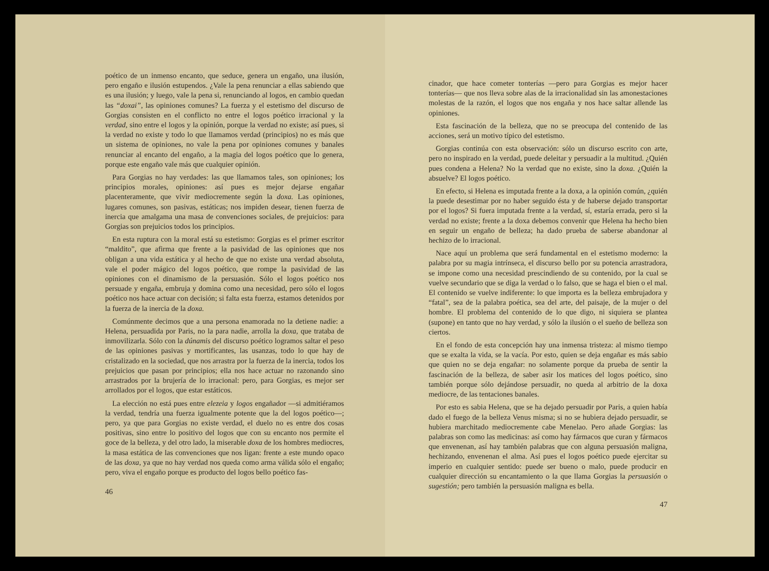poético de un inmenso encanto, que seduce, genera un engaño, una ilusión, pero engaño e ilusión estupendos. ¿Vale la pena renunciar a ellas sabiendo que es una ilusión; y luego, vale la pena si, renunciando al logos, en cambio quedan las “doxai”, las opiniones comunes? La fuerza y el estetismo del discurso de Gorgias consisten en el conflicto no entre el logos poético irracional y la verdad, sino entre el logos y la opinión, porque la verdad no existe; así pues, si la verdad no existe y todo lo que llamamos verdad (principios) no es más que un sistema de opiniones, no vale la pena por opiniones comunes y banales renunciar al encanto del engaño, a la magia del logos poético que lo genera, porque este engaño vale más que cualquier opinión.
Para Gorgias no hay verdades: las que llamamos tales, son opiniones; los principios morales, opiniones: así pues es mejor dejarse engañar placenteramente, que vivir mediocremente según la doxa. Las opiniones, lugares comunes, son pasivas, estáticas; nos impiden desear, tienen fuerza de inercia que amalgama una masa de convenciones sociales, de prejuicios: para Gorgias son prejuicios todos los principios.
En esta ruptura con la moral está su estetismo: Gorgias es el primer escritor “maldito”, que afirma que frente a la pasividad de las opiniones que nos obligan a una vida estática y al hecho de que no existe una verdad absoluta, vale el poder mágico del logos poético, que rompe la pasividad de las opiniones con el dinamismo de la persuasión. Sólo el logos poético nos persuade y engaña, embruja y domina como una necesidad, pero sólo el logos poético nos hace actuar con decisión; si falta esta fuerza, estamos detenidos por la fuerza de la inercia de la doxa.
Comúnmente decimos que a una persona enamorada no la detiene nadie: a Helena, persuadida por Paris, no la para nadie, arrolla la doxa, que trataba de inmovilizarla. Sólo con la dúnamis del discurso poético logramos saltar el peso de las opiniones pasivas y mortificantes, las usanzas, todo lo que hay de cristalizado en la sociedad, que nos arrastra por la fuerza de la inercia, todos los prejuicios que pasan por principios; ella nos hace actuar no razonando sino arrastrados por la brujería de lo irracional: pero, para Gorgias, es mejor ser arrollados por el logos, que estar estáticos.
La elección no está pues entre elezeia y logos engañador —si admitiéramos la verdad, tendría una fuerza igualmente potente que la del logos poético—; pero, ya que para Gorgias no existe verdad, el duelo no es entre dos cosas positivas, sino entre lo positivo del logos que con su encanto nos permite el goce de la belleza, y del otro lado, la miserable doxa de los hombres mediocres, la masa estática de las convenciones que nos ligan: frente a este mundo opaco de las doxa, ya que no hay verdad nos queda como arma válida sólo el engaño; pero, viva el engaño porque es producto del logos bello poético fas-
46
cinador, que hace cometer tonterías —pero para Gorgias es mejor hacer tonterías— que nos lleva sobre alas de la irracionalidad sin las amonestaciones molestas de la razón, el logos que nos engaña y nos hace saltar allende las opiniones.
Esta fascinación de la belleza, que no se preocupa del contenido de las acciones, será un motivo típico del estetismo.
Gorgias continúa con esta observación: sólo un discurso escrito con arte, pero no inspirado en la verdad, puede deleitar y persuadir a la multitud. ¿Quién pues condena a Helena? No la verdad que no existe, sino la doxa. ¿Quién la absuelve? El logos poético.
En efecto, si Helena es imputada frente a la doxa, a la opinión común, ¿quién la puede desestimar por no haber seguido ésta y de haberse dejado transportar por el logos? Si fuera imputada frente a la verdad, sí, estaría errada, pero si la verdad no existe; frente a la doxa debemos convenir que Helena ha hecho bien en seguir un engaño de belleza; ha dado prueba de saberse abandonar al hechizo de lo irracional.
Nace aquí un problema que será fundamental en el estetismo moderno: la palabra por su magia intrínseca, el discurso bello por su potencia arrastradora, se impone como una necesidad prescindiendo de su contenido, por la cual se vuelve secundario que se diga la verdad o lo falso, que se haga el bien o el mal. El contenido se vuelve indiferente: lo que importa es la belleza embrujadora y “fatal”, sea de la palabra poética, sea del arte, del paisaje, de la mujer o del hombre. El problema del contenido de lo que digo, ni siquiera se plantea (supone) en tanto que no hay verdad, y sólo la ilusión o el sueño de belleza son ciertos.
En el fondo de esta concepción hay una inmensa tristeza: al mismo tiempo que se exalta la vida, se la vacía. Por esto, quien se deja engañar es más sabio que quien no se deja engañar: no solamente porque da prueba de sentir la fascinación de la belleza, de saber asir los matices del logos poético, sino también porque sólo dejándose persuadir, no queda al arbitrio de la doxa mediocre, de las tentaciones banales.
Por esto es sabia Helena, que se ha dejado persuadir por Paris, a quien había dado el fuego de la belleza Venus misma; si no se hubiera dejado persuadir, se hubiera marchitado mediocremente cabe Menelao. Pero añade Gorgias: las palabras son como las medicinas: así como hay fármacos que curan y fármacos que envenenan, así hay también palabras que con alguna persuasión maligna, hechizando, envenenan el alma. Así pues el logos poético puede ejercitar su imperio en cualquier sentido: puede ser bueno o malo, puede producir en cualquier dirección su encantamiento o la que llama Gorgias la persuasión o sugestión; pero también la persuasión maligna es bella.
47